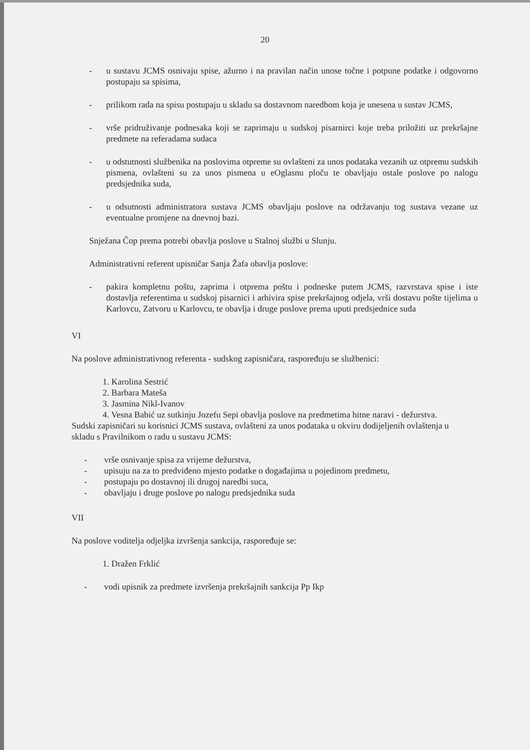20
- u sustavu JCMS osnivaju spise, ažurno i na pravilan način unose točne i potpune podatke i odgovorno postupaju sa spisima,
- prilikom rada na spisu postupaju u skladu sa dostavnom naredbom koja je unesena u sustav JCMS,
- vrše pridruživanje podnesaka koji se zaprimaju u sudskoj pisarnirci koje treba priložiti uz prekršajne predmete na referadama sudaca
- u odstutnosti službenika na poslovima otpreme su ovlašteni za unos podataka vezanih uz otpremu sudskih pismena, ovlašteni su za unos pismena u eOglasnu ploču te obavljaju ostale poslove po nalogu predsjednika suda,
- u odsutnosti administratora sustava JCMS obavljaju poslove na održavanju tog sustava vezane uz eventualne promjene na dnevnoj bazi.
Snježana Čop prema potrebi obavlja poslove u Stalnoj službi u Slunju.
Administrativni referent upisničar Sanja Žafa obavlja poslove:
- pakira kompletnu poštu, zaprima i otprema poštu i podneske putem JCMS, razvrstava spise i iste dostavlja referentima u sudskoj pisarnici i arhivira spise prekršajnog odjela, vrši dostavu pošte tijelima u Karlovcu, Zatvoru u Karlovcu, te obavlja i druge poslove prema uputi predsjednice suda
VI
Na poslove administrativnog referenta - sudskog zapisničara, raspoređuju se službenici:
1. Karolina Sestrić
2. Barbara Mateša
3. Jasmina Nikl-Ivanov
4. Vesna Babić uz sutkinju Jozefu Sepi obavlja poslove na predmetima hitne naravi - dežurstva.
Sudski zapisničari su korisnici JCMS sustava, ovlašteni za unos podataka u okviru dodijeljenih ovlaštenja u skladu s Pravilnikom o radu u sustavu JCMS:
- vrše osnivanje spisa za vrijeme dežurstva,
- upisuju na za to predviđeno mjesto podatke o događajima u pojedinom predmetu,
- postupaju po dostavnoj ili drugoj naredbi suca,
- obavljaju i druge poslove po nalogu predsjednika suda
VII
Na poslove voditelja odjeljka izvršenja sankcija, raspoređuje se:
1. Dražen Frklić
- vodi upisnik za predmete izvršenja prekršajnih sankcija Pp Ikp